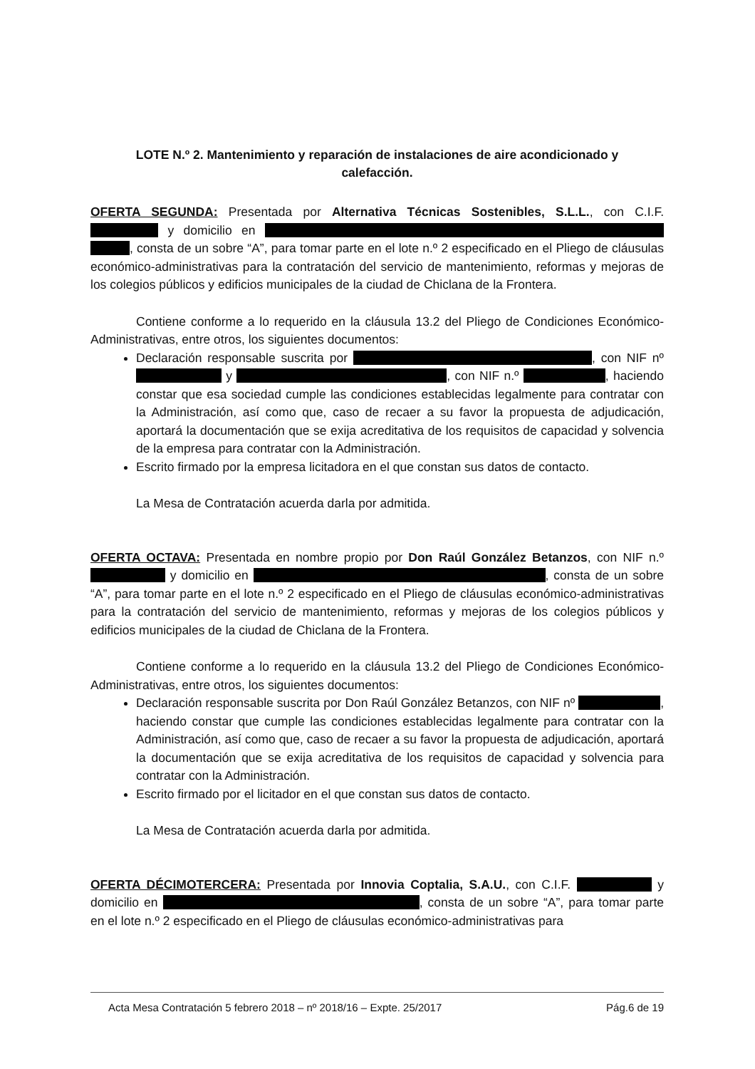LOTE N.º 2. Mantenimiento y reparación de instalaciones de aire acondicionado y calefacción.
OFERTA SEGUNDA: Presentada por Alternativa Técnicas Sostenibles, S.L.L., con C.I.F. y domicilio en , consta de un sobre “A”, para tomar parte en el lote n.º 2 especificado en el Pliego de cláusulas económico-administrativas para la contratación del servicio de mantenimiento, reformas y mejoras de los colegios públicos y edificios municipales de la ciudad de Chiclana de la Frontera.
Contiene conforme a lo requerido en la cláusula 13.2 del Pliego de Condiciones Económico-Administrativas, entre otros, los siguientes documentos:
Declaración responsable suscrita por , con NIF nº y , con NIF n.º , haciendo constar que esa sociedad cumple las condiciones establecidas legalmente para contratar con la Administración, así como que, caso de recaer a su favor la propuesta de adjudicación, aportará la documentación que se exija acreditativa de los requisitos de capacidad y solvencia de la empresa para contratar con la Administración.
Escrito firmado por la empresa licitadora en el que constan sus datos de contacto.
La Mesa de Contratación acuerda darla por admitida.
OFERTA OCTAVA: Presentada en nombre propio por Don Raúl González Betanzos, con NIF n.º y domicilio en , consta de un sobre “A”, para tomar parte en el lote n.º 2 especificado en el Pliego de cláusulas económico-administrativas para la contratación del servicio de mantenimiento, reformas y mejoras de los colegios públicos y edificios municipales de la ciudad de Chiclana de la Frontera.
Contiene conforme a lo requerido en la cláusula 13.2 del Pliego de Condiciones Económico-Administrativas, entre otros, los siguientes documentos:
Declaración responsable suscrita por Don Raúl González Betanzos, con NIF nº , haciendo constar que cumple las condiciones establecidas legalmente para contratar con la Administración, así como que, caso de recaer a su favor la propuesta de adjudicación, aportará la documentación que se exija acreditativa de los requisitos de capacidad y solvencia para contratar con la Administración.
Escrito firmado por el licitador en el que constan sus datos de contacto.
La Mesa de Contratación acuerda darla por admitida.
OFERTA DÉCIMOTERCERA: Presentada por Innovia Coptalia, S.A.U., con C.I.F. y domicilio en , consta de un sobre “A”, para tomar parte en el lote n.º 2 especificado en el Pliego de cláusulas económico-administrativas para
Acta Mesa Contratación 5 febrero 2018 – nº 2018/16 – Expte. 25/2017 Pág.6 de 19